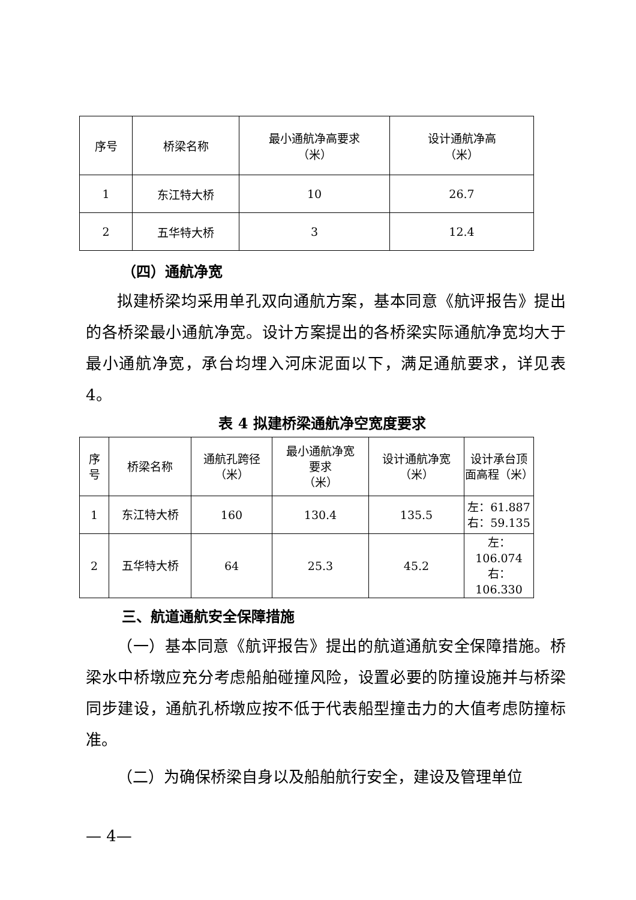| 序号 | 桥梁名称 | 最小通航净高要求 （米） | 设计通航净高 （米） |
| --- | --- | --- | --- |
| 1 | 东江特大桥 | 10 | 26.7 |
| 2 | 五华特大桥 | 3 | 12.4 |
（四）通航净宽
拟建桥梁均采用单孔双向通航方案，基本同意《航评报告》提出的各桥梁最小通航净宽。设计方案提出的各桥梁实际通航净宽均大于最小通航净宽，承台均埋入河床泥面以下，满足通航要求，详见表 4。
表 4 拟建桥梁通航净空宽度要求
| 序 号 | 桥梁名称 | 通航孔跨径 （米） | 最小通航净宽 要求 （米） | 设计通航净宽 （米） | 设计承台顶 面高程（米） |
| --- | --- | --- | --- | --- | --- |
| 1 | 东江特大桥 | 160 | 130.4 | 135.5 | 左：61.887 右：59.135 |
| 2 | 五华特大桥 | 64 | 25.3 | 45.2 | 左：106.074 右：106.330 |
三、航道通航安全保障措施
（一）基本同意《航评报告》提出的航道通航安全保障措施。桥梁水中桥墩应充分考虑船舶碰撞风险，设置必要的防撞设施并与桥梁同步建设，通航孔桥墩应按不低于代表船型撞击力的大值考虑防撞标准。
（二）为确保桥梁自身以及船舶航行安全，建设及管理单位
— 4—